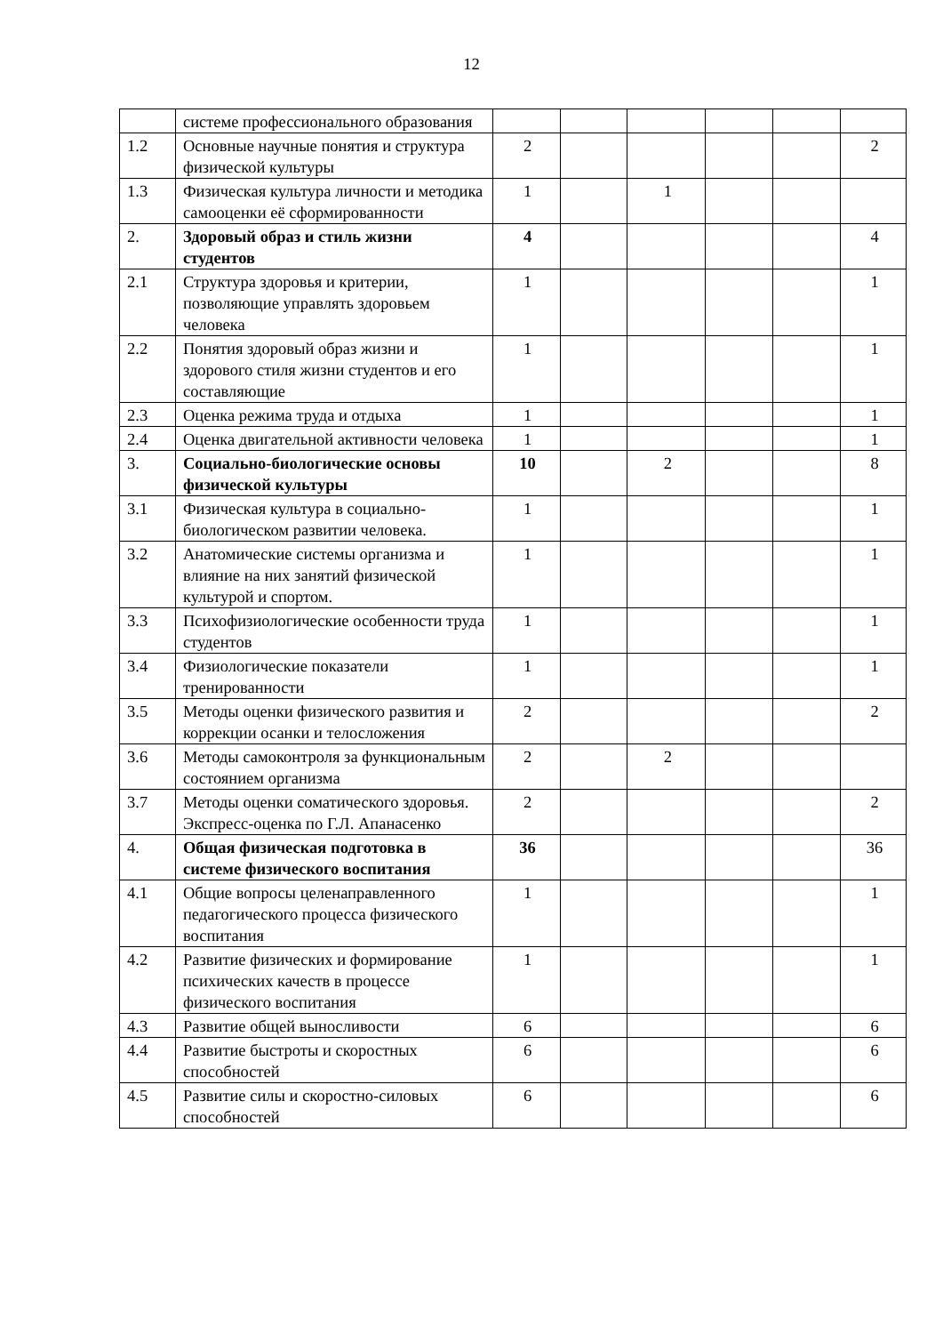12
| | системе профессионального образования | | | | | | |
| 1.2 | Основные научные понятия и структура физической культуры | 2 | | | | | 2 |
| 1.3 | Физическая культура личности и методика самооценки её сформированности | 1 | | 1 | | | |
| 2. | Здоровый образ и стиль жизни студентов | 4 | | | | | 4 |
| 2.1 | Структура здоровья и критерии, позволяющие управлять здоровьем человека | 1 | | | | | 1 |
| 2.2 | Понятия здоровый образ жизни и здорового стиля жизни студентов и его составляющие | 1 | | | | | 1 |
| 2.3 | Оценка режима труда и отдыха | 1 | | | | | 1 |
| 2.4 | Оценка двигательной активности человека | 1 | | | | | 1 |
| 3. | Социально-биологические основы физической культуры | 10 | | 2 | | | 8 |
| 3.1 | Физическая культура в социально-биологическом развитии человека. | 1 | | | | | 1 |
| 3.2 | Анатомические системы организма и влияние на них занятий физической культурой и спортом. | 1 | | | | | 1 |
| 3.3 | Психофизиологические особенности труда студентов | 1 | | | | | 1 |
| 3.4 | Физиологические показатели тренированности | 1 | | | | | 1 |
| 3.5 | Методы оценки физического развития и коррекции осанки и телосложения | 2 | | | | | 2 |
| 3.6 | Методы самоконтроля за функциональным состоянием организма | 2 | | 2 | | | |
| 3.7 | Методы оценки соматического здоровья. Экспресс-оценка по Г.Л. Апанасенко | 2 | | | | | 2 |
| 4. | Общая физическая подготовка в системе физического воспитания | 36 | | | | | 36 |
| 4.1 | Общие вопросы целенаправленного педагогического процесса физического воспитания | 1 | | | | | 1 |
| 4.2 | Развитие физических и формирование психических качеств в процессе физического воспитания | 1 | | | | | 1 |
| 4.3 | Развитие общей выносливости | 6 | | | | | 6 |
| 4.4 | Развитие быстроты и скоростных способностей | 6 | | | | | 6 |
| 4.5 | Развитие силы и скоростно-силовых способностей | 6 | | | | | 6 |